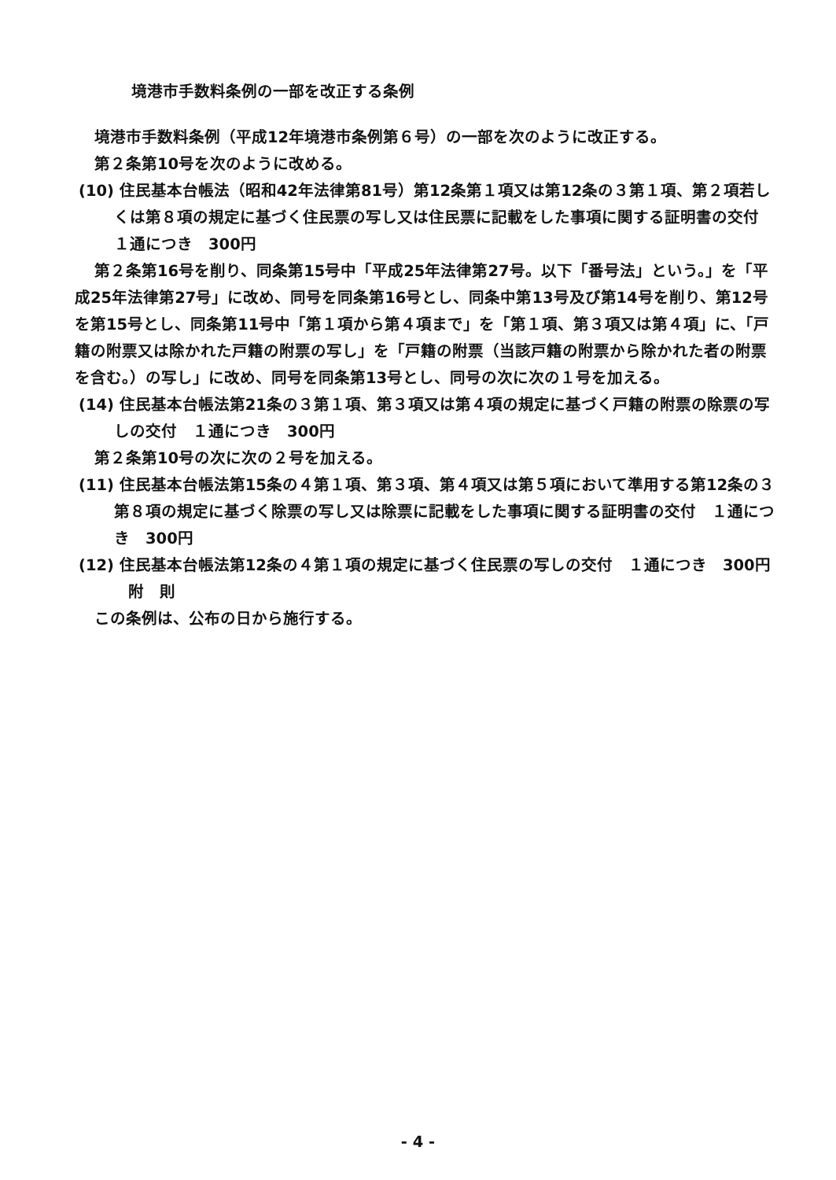境港市手数料条例の一部を改正する条例
境港市手数料条例（平成12年境港市条例第６号）の一部を次のように改正する。
第２条第10号を次のように改める。
(10) 住民基本台帳法（昭和42年法律第81号）第12条第１項又は第12条の３第１項、第２項若しくは第８項の規定に基づく住民票の写し又は住民票に記載をした事項に関する証明書の交付　１通につき　300円
第２条第16号を削り、同条第15号中「平成25年法律第27号。以下「番号法」という。」を「平成25年法律第27号」に改め、同号を同条第16号とし、同条中第13号及び第14号を削り、第12号を第15号とし、同条第11号中「第１項から第４項まで」を「第１項、第３項又は第４項」に、「戸籍の附票又は除かれた戸籍の附票の写し」を「戸籍の附票（当該戸籍の附票から除かれた者の附票を含む。）の写し」に改め、同号を同条第13号とし、同号の次に次の１号を加える。
(14) 住民基本台帳法第21条の３第１項、第３項又は第４項の規定に基づく戸籍の附票の除票の写しの交付　１通につき　300円
第２条第10号の次に次の２号を加える。
(11) 住民基本台帳法第15条の４第１項、第３項、第４項又は第５項において準用する第12条の３第８項の規定に基づく除票の写し又は除票に記載をした事項に関する証明書の交付　１通につき　300円
(12) 住民基本台帳法第12条の４第１項の規定に基づく住民票の写しの交付　１通につき　300円
附　則
この条例は、公布の日から施行する。
- 4 -